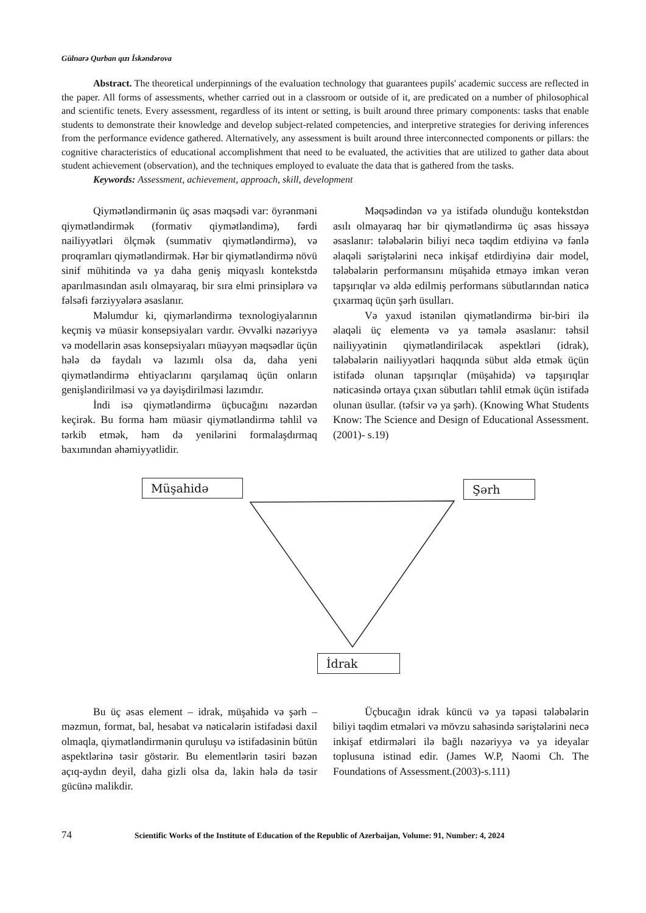Gülnarə Qurban qızı İskəndərova
Abstract. The theoretical underpinnings of the evaluation technology that guarantees pupils' academic success are reflected in the paper. All forms of assessments, whether carried out in a classroom or outside of it, are predicated on a number of philosophical and scientific tenets. Every assessment, regardless of its intent or setting, is built around three primary components: tasks that enable students to demonstrate their knowledge and develop subject-related competencies, and interpretive strategies for deriving inferences from the performance evidence gathered. Alternatively, any assessment is built around three interconnected components or pillars: the cognitive characteristics of educational accomplishment that need to be evaluated, the activities that are utilized to gather data about student achievement (observation), and the techniques employed to evaluate the data that is gathered from the tasks.
Keywords: Assessment, achievement, approach, skill, development
Qiymətləndirmənin üç əsas məqsədi var: öyrənməni qiymətləndirmək (formativ qiymətləndimə), fərdi nailiyyətləri ölçmək (summativ qiymətləndirmə), və proqramları qiymətləndirmək. Hər bir qiymətləndirmə növü sinif mühitində və ya daha geniş miqyaslı kontekstdə aparılmasından asılı olmayaraq, bir sıra elmi prinsiplərə və fəlsəfi fərziyyələrə əsaslanır.
Məlumdur ki, qiymərləndirmə texnologiyalarının keçmiş və müasir konsepsiyaları vardır. Əvvəlki nəzəriyyə və modellərin əsas konsepsiyaları müəyyən məqsədlər üçün hələ də faydalı və lazımlı olsa da, daha yeni qiymətləndirmə ehtiyaclarını qarşılamaq üçün onların genişləndirilməsi və ya dəyişdirilməsi lazımdır.
İndi isə qiymətləndirmə üçbucağını nəzərdən keçirək. Bu forma həm müasir qiymətləndirmə təhlil və tərkib etmək, həm də yenilərini formalaşdırmaq baxımından əhəmiyyətlidir.
Məqsədindən və ya istifadə olunduğu kontekstdən asılı olmayaraq hər bir qiymətləndirmə üç əsas hissəyə əsaslanır: tələbələrin biliyi necə təqdim etdiyinə və fənlə əlaqəli səriştələrini necə inkişaf etdirdiyinə dair model, tələbələrin performansını müşahidə etməyə imkan verən tapşırıqlar və əldə edilmiş performans sübutlarından nəticə çıxarmaq üçün şərh üsulları.
Və yaxud istənilən qiymətləndirmə bir-biri ilə əlaqəli üç elementə və ya təmələ əsaslanır: təhsil nailiyyətinin qiymətləndiriləcək aspektləri (idrak), tələbələrin nailiyyətləri haqqında sübut əldə etmək üçün istifadə olunan tapşırıqlar (müşahidə) və tapşırıqlar nəticəsində ortaya çıxan sübutları təhlil etmək üçün istifadə olunan üsullar. (təfsir və ya şərh). (Knowing What Students Know: The Science and Design of Educational Assessment. (2001)- s.19)
Müşahidə Şərh
İdrak
Bu üç əsas element – idrak, müşahidə və şərh – məzmun, format, bal, hesabat və nəticələrin istifadəsi daxil olmaqla, qiymətləndirmənin quruluşu və istifadəsinin bütün aspektlərinə təsir göstərir. Bu elementlərin təsiri bəzən açıq-aydın deyil, daha gizli olsa da, lakin hələ də təsir gücünə malikdir.
Üçbucağın idrak küncü və ya təpəsi tələbələrin biliyi təqdim etmələri və mövzu sahəsində səriştələrini necə inkişaf etdirmələri ilə bağlı nəzəriyyə və ya ideyalar toplusuna istinad edir. (James W.P, Naomi Ch. The Foundations of Assessment.(2003)-s.111)
74 Scientific Works of the Institute of Education of the Republic of Azerbaijan, Volume: 91, Number: 4, 2024